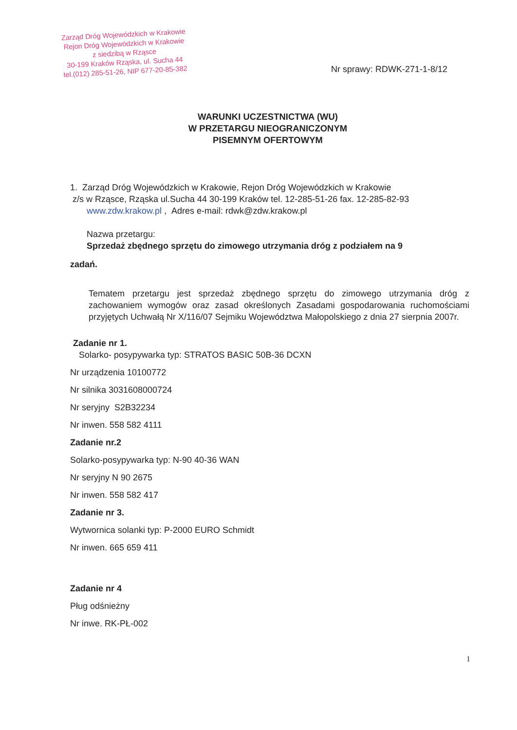Zarząd Dróg Wojewódzkich w Krakowie
Rejon Dróg Wojewódzkich w Krakowie
z siedzibą w Rząsce
30-199 Kraków Rząska, ul. Sucha 44
tel.(012) 285-51-26, NIP 677-20-85-382
Nr sprawy: RDWK-271-1-8/12
WARUNKI UCZESTNICTWA (WU)
W PRZETARGU NIEOGRANICZONYM
PISEMNYM OFERTOWYM
1. Zarząd Dróg Wojewódzkich w Krakowie, Rejon Dróg Wojewódzkich w Krakowie
z/s w Rząsce, Rząska ul.Sucha 44 30-199 Kraków tel. 12-285-51-26 fax. 12-285-82-93
www.zdw.krakow.pl , Adres e-mail: rdwk@zdw.krakow.pl
Nazwa przetargu:
Sprzedaż zbędnego sprzętu do zimowego utrzymania dróg z podziałem na 9
zadań.
Tematem przetargu jest sprzedaż zbędnego sprzętu do zimowego utrzymania dróg z zachowaniem wymogów oraz zasad określonych Zasadami gospodarowania ruchomościami przyjętych Uchwałą Nr X/116/07 Sejmiku Województwa Małopolskiego z dnia 27 sierpnia 2007r.
Zadanie nr 1.
Solarko- posypywarka typ: STRATOS BASIC 50B-36 DCXN
Nr urządzenia 10100772
Nr silnika 3031608000724
Nr seryjny S2B32234
Nr inwen. 558 582 4111
Zadanie nr.2
Solarko-posypywarka typ: N-90 40-36 WAN
Nr seryjny N 90 2675
Nr inwen. 558 582 417
Zadanie nr 3.
Wytwornica solanki typ: P-2000 EURO Schmidt
Nr inwen. 665 659 411
Zadanie nr 4
Pług odśnieżny
Nr inwe. RK-PŁ-002
1